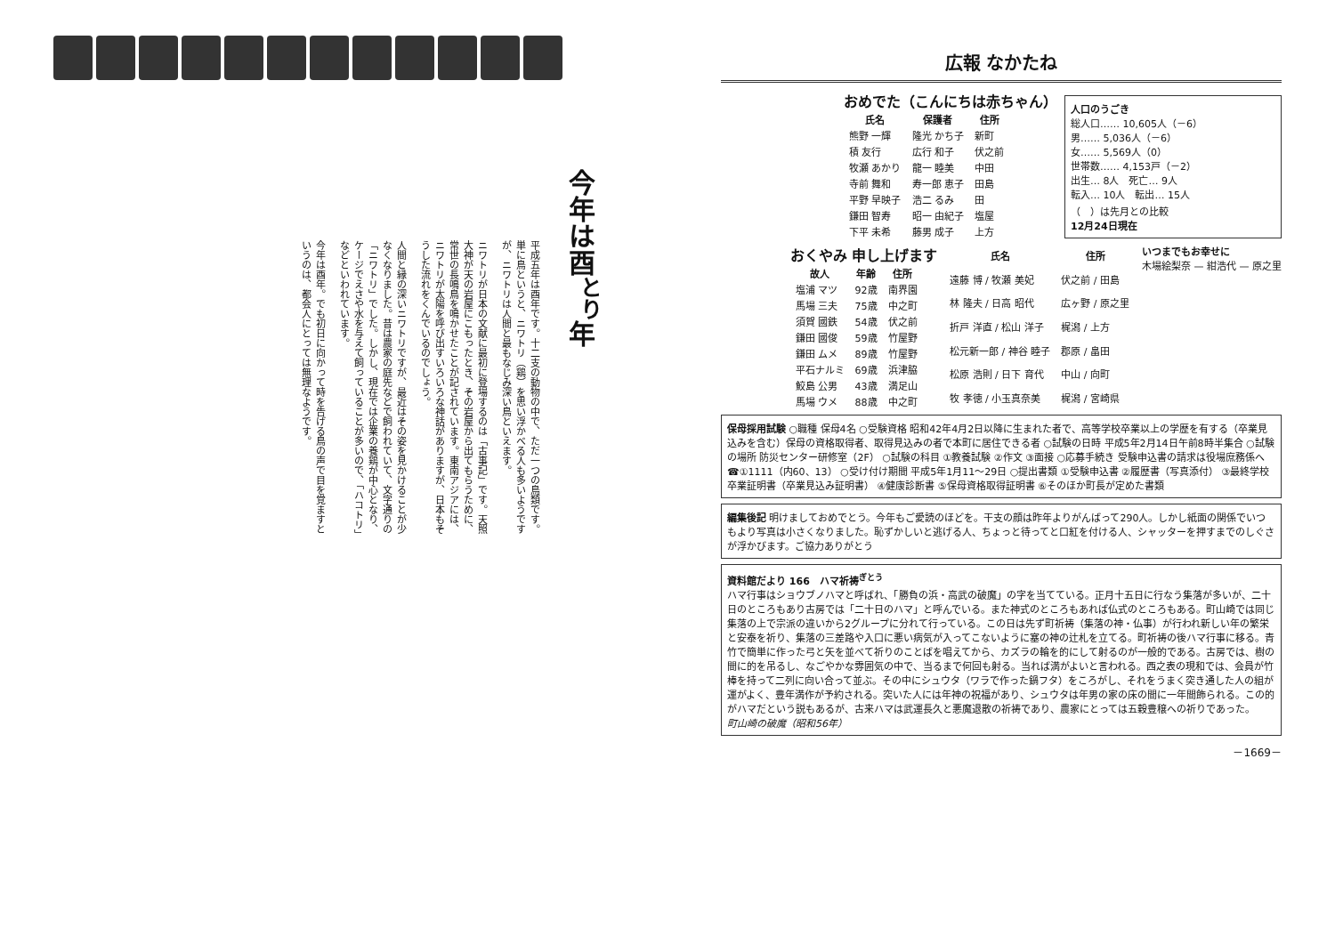今年は酉<sup>とり</sup>年
平成五年は酉年です。十二支の動物の中で、ただ一つの鳥類です。単に鳥というと、ニワトリ（鶏）を思い浮かべる人も多いようですが、ニワトリは人間と最もなじみ深い鳥といえます。
ニワトリが日本の文献に最初に登場するのは「古事記」です。天照大神が天の岩屋にこもったとき、その岩屋から出てもらうために、常世の長鳴鳥を鳴かせたことが記されています。東南アジアには、ニワトリが太陽を呼び出すいろいろな神話がありますが、日本もそうした流れをくんでいるのでしょう。
人間と縁の深いニワトリですが、最近はその姿を見かけることが少なくなりました。昔は農家の庭先などで飼われていて、文字通りの「ニワトリ」でした。しかし、現在では企業の養鶏が中心となり、ケージでえさや水を与えて飼っていることが多いので、「ハコトリ」などといわれています。
今年は酉年。でも初日に向かって時を告げる鳥の声で目を覚ますというのは、都会人にとっては無理なようです。
広報 なかたね
人口のうごき
総人口…… 10,605人（－6）
男…… 5,036人（－6）
女…… 5,569人（0）
世帯数…… 4,153戸（－2）
出生… 8人　死亡… 9人
転入… 10人　転出… 15人
（　）は先月との比較
12月24日現在
おめでた（こんにちは赤ちゃん）
| 氏名 | 保護者 | 住所 |
| --- | --- | --- |
| 熊野 一輝 | 隆光 かち子 | 新町 |
| 積 友行 | 広行 和子 | 伏之前 |
| 牧瀬 あかり | 龍一 睦美 | 中田 |
| 寺前 舞和 | 寿一郎 恵子 | 田島 |
| 平野 早映子 | 浩二 るみ | 田 |
| 鎌田 智寿 | 昭一 由紀子 | 塩屋 |
| 下平 未希 | 藤男 成子 | 上方 |
いつまでもお幸せに
木場絵梨奈 — 紺浩代 — 原之里
| 氏名 | 住所 |
| --- | --- |
| 遠藤 博 / 牧瀬 美妃 | 伏之前 / 田島 |
| 林 隆夫 / 日高 昭代 | 広ヶ野 / 原之里 |
| 折戸 洋直 / 松山 洋子 | 梶潟 / 上方 |
| 松元新一郎 / 神谷 睦子 | 郡原 / 畠田 |
| 松原 浩則 / 日下 育代 | 中山 / 向町 |
| 牧 孝徳 / 小玉真奈美 | 梶潟 / 宮崎県 |
おくやみ 申し上げます
| 故人 | 年齢 | 住所 |
| --- | --- | --- |
| 塩浦 マツ | 92歳 | 南界園 |
| 馬場 三夫 | 75歳 | 中之町 |
| 須賀 國鉄 | 54歳 | 伏之前 |
| 鎌田 國俊 | 59歳 | 竹屋野 |
| 鎌田 ムメ | 89歳 | 竹屋野 |
| 平石ナルミ | 69歳 | 浜津脇 |
| 鮫島 公男 | 43歳 | 満足山 |
| 馬場 ウメ | 88歳 | 中之町 |
保母採用試験 ○職種 保母4名 ○受験資格 昭和42年4月2日以降に生まれた者で、高等学校卒業以上の学歴を有する（卒業見込みを含む）保母の資格取得者、取得見込みの者で本町に居住できる者 ○試験の日時 平成5年2月14日午前8時半集合 ○試験の場所 防災センター研修室（2F） ○試験の科目 ①教養試験 ②作文 ③面接 ○応募手続き 受験申込書の請求は役場庶務係へ ☎①1111（内60、13） ○受け付け期間 平成5年1月11～29日 ○提出書類 ①受験申込書 ②履歴書（写真添付） ③最終学校卒業証明書（卒業見込み証明書） ④健康診断書 ⑤保母資格取得証明書 ⑥そのほか町長が定めた書類
編集後記 明けましておめでとう。今年もご愛読のほどを。干支の顔は昨年よりがんばって290人。しかし紙面の関係でいつもより写真は小さくなりました。恥ずかしいと逃げる人、ちょっと待ってと口紅を付ける人、シャッターを押すまでのしぐさが浮かびます。ご協力ありがとう
資料館だより 166　ハマ祈祷<sup>ぎとう</sup>
ハマ行事はショウブノハマと呼ばれ、「勝負の浜・高武の破魔」の字を当てている。正月十五日に行なう集落が多いが、二十日のところもあり古房では「二十日のハマ」と呼んでいる。また神式のところもあれば仏式のところもある。町山崎では同じ集落の上で宗派の違いから2グループに分れて行っている。この日は先ず町祈祷（集落の神・仏事）が行われ新しい年の繁栄と安泰を祈り、集落の三差路や入口に悪い病気が入ってこないように塞の神の辻札を立てる。町祈祷の後ハマ行事に移る。青竹で簡単に作った弓と矢を並べて祈りのことばを唱えてから、カズラの輪を的にして射るのが一般的である。古房では、樹の間に的を吊るし、なごやかな雰囲気の中で、当るまで何回も射る。当れば満がよいと言われる。西之表の現和では、会員が竹棒を持って二列に向い合って並ぶ。その中にシュウタ（ワラで作った鍋フタ）をころがし、それをうまく突き通した人の組が運がよく、豊年満作が予約される。突いた人には年神の祝福があり、シュウタは年男の家の床の間に一年間飾られる。この的がハマだという説もあるが、古来ハマは武運長久と悪魔退散の祈祷であり、農家にとっては五穀豊穣への祈りであった。
町山崎の破魔（昭和56年）
－1669－